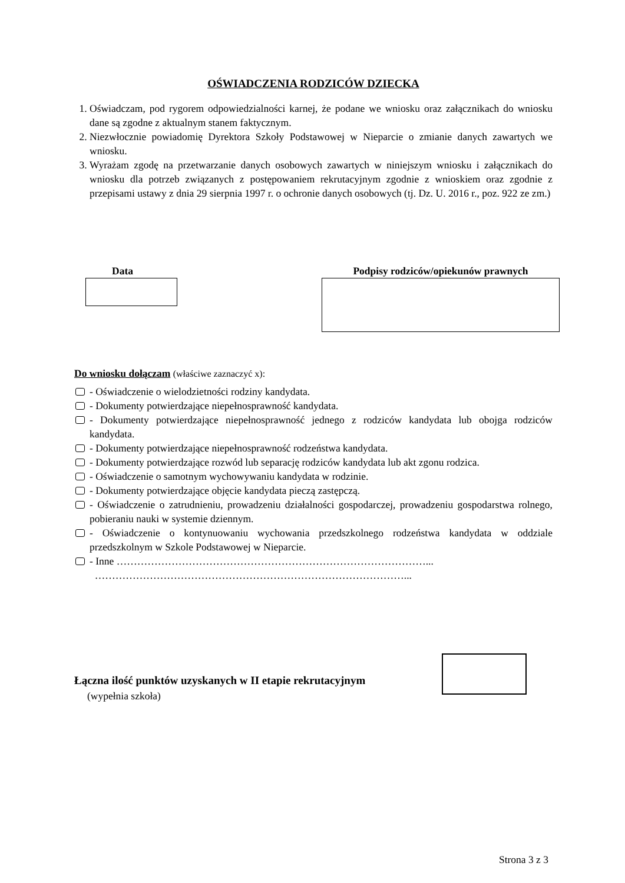OŚWIADCZENIA RODZICÓW DZIECKA
1. Oświadczam, pod rygorem odpowiedzialności karnej, że podane we wniosku oraz załącznikach do wniosku dane są zgodne z aktualnym stanem faktycznym.
2. Niezwłocznie powiadomię Dyrektora Szkoły Podstawowej w Nieparcie o zmianie danych zawartych we wniosku.
3. Wyrażam zgodę na przetwarzanie danych osobowych zawartych w niniejszym wniosku i załącznikach do wniosku dla potrzeb związanych z postępowaniem rekrutacyjnym zgodnie z wnioskiem oraz zgodnie z przepisami ustawy z dnia 29 sierpnia 1997 r. o ochronie danych osobowych (tj. Dz. U. 2016 r., poz. 922 ze zm.)
Data Podpisy rodziców/opiekunów prawnych
Do wniosku dołączam (właściwe zaznaczyć x):
- Oświadczenie o wielodzietności rodziny kandydata.
- Dokumenty potwierdzające niepełnosprawność kandydata.
- Dokumenty potwierdzające niepełnosprawność jednego z rodziców kandydata lub obojga rodziców kandydata.
- Dokumenty potwierdzające niepełnosprawność rodzeństwa kandydata.
- Dokumenty potwierdzające rozwód lub separację rodziców kandydata lub akt zgonu rodzica.
- Oświadczenie o samotnym wychowywaniu kandydata w rodzinie.
- Dokumenty potwierdzające objęcie kandydata pieczą zastępczą.
- Oświadczenie o zatrudnieniu, prowadzeniu działalności gospodarczej, prowadzeniu gospodarstwa rolnego, pobieraniu nauki w systemie dziennym.
- Oświadczenie o kontynuowaniu wychowania przedszkolnego rodzeństwa kandydata w oddziale przedszkolnym w Szkole Podstawowej w Nieparcie.
- Inne ………………………………………………………………………………...
………………………………………………………………………………...
Łączna ilość punktów uzyskanych w II etapie rekrutacyjnym
(wypełnia szkoła)
Strona 3 z 3